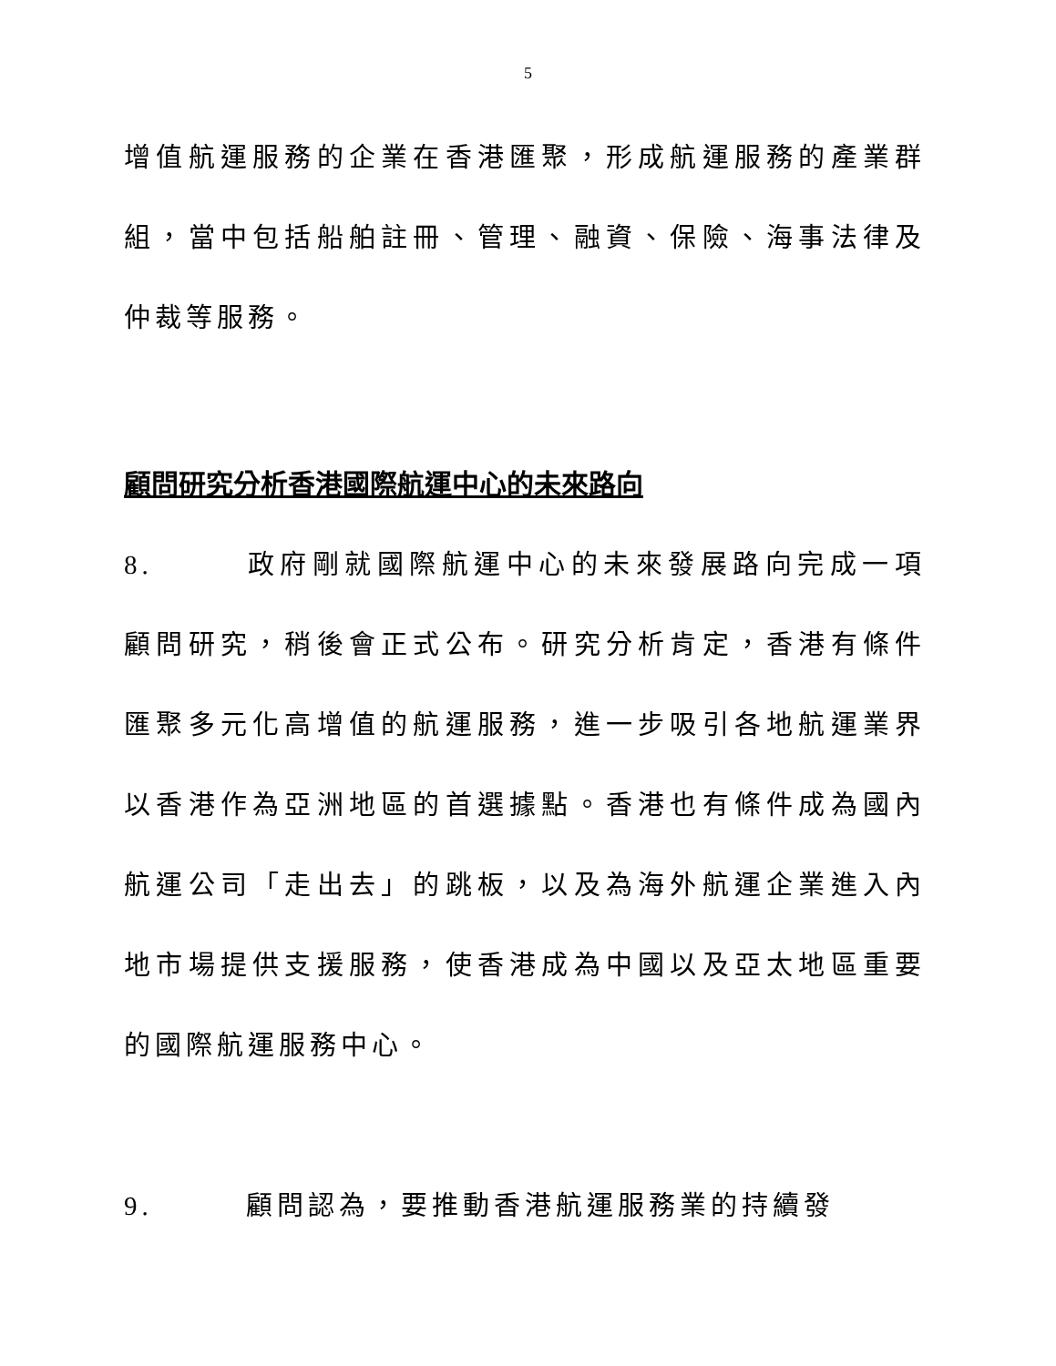5
增值航運服務的企業在香港匯聚，形成航運服務的產業群組，當中包括船舶註冊、管理、融資、保險、海事法律及仲裁等服務。
顧問研究分析香港國際航運中心的未來路向
8. 政府剛就國際航運中心的未來發展路向完成一項顧問研究，稍後會正式公布。研究分析肯定，香港有條件匯聚多元化高增值的航運服務，進一步吸引各地航運業界以香港作為亞洲地區的首選據點。香港也有條件成為國內航運公司「走出去」的跳板，以及為海外航運企業進入內地市場提供支援服務，使香港成為中國以及亞太地區重要的國際航運服務中心。
9. 顧問認為，要推動香港航運服務業的持續發